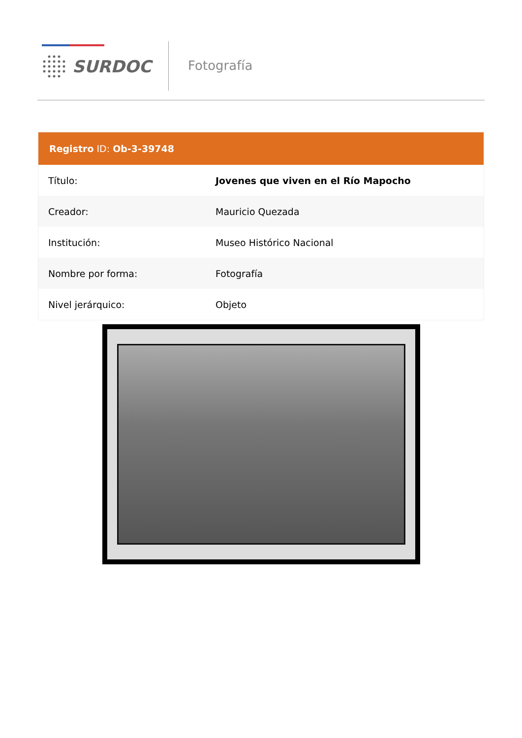SURDOC Fotografía
Registro ID: Ob-3-39748
| Título: | Jovenes que viven en el Río Mapocho |
| Creador: | Mauricio Quezada |
| Institución: | Museo Histórico Nacional |
| Nombre por forma: | Fotografía |
| Nivel jerárquico: | Objeto |